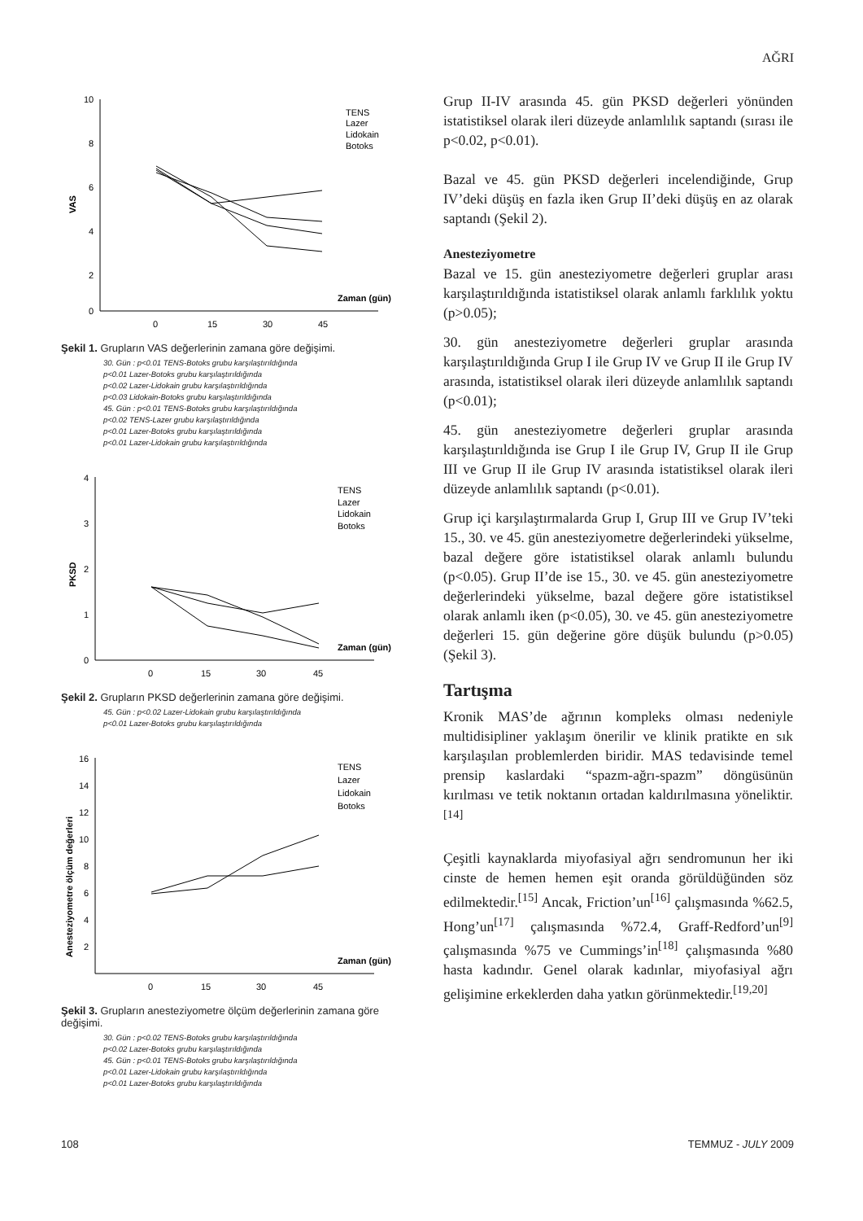AĞRI
VAS
10
8
6
4
2
0
0
15
30
45
Zaman (gün)
TENS
Lazer
Lidokain
Botoks
Şekil 1. Grupların VAS değerlerinin zamana göre değişimi.
30. Gün : p<0.01 TENS-Botoks grubu karşılaştırıldığında
p<0.01 Lazer-Botoks grubu karşılaştırıldığında
p<0.02 Lazer-Lidokain grubu karşılaştırıldığında
p<0.03 Lidokain-Botoks grubu karşılaştırıldığında
45. Gün : p<0.01 TENS-Botoks grubu karşılaştırıldığında
p<0.02 TENS-Lazer grubu karşılaştırıldığında
p<0.01 Lazer-Botoks grubu karşılaştırıldığında
p<0.01 Lazer-Lidokain grubu karşılaştırıldığında
PKSD
4
3
2
1
0
0
15
30
45
Zaman (gün)
TENS
Lazer
Lidokain
Botoks
Şekil 2. Grupların PKSD değerlerinin zamana göre değişimi.
45. Gün : p<0.02 Lazer-Lidokain grubu karşılaştırıldığında
p<0.01 Lazer-Botoks grubu karşılaştırıldığında
Anesteziyometre ölçüm değerleri
16
14
12
10
8
6
4
2
0
15
30
45
Zaman (gün)
TENS
Lazer
Lidokain
Botoks
Şekil 3. Grupların anesteziyometre ölçüm değerlerinin zamana göre değişimi.
30. Gün : p<0.02 TENS-Botoks grubu karşılaştırıldığında
p<0.02 Lazer-Botoks grubu karşılaştırıldığında
45. Gün : p<0.01 TENS-Botoks grubu karşılaştırıldığında
p<0.01 Lazer-Lidokain grubu karşılaştırıldığında
p<0.01 Lazer-Botoks grubu karşılaştırıldığında
Grup II-IV arasında 45. gün PKSD değerleri yönünden istatistiksel olarak ileri düzeyde anlamlılık saptandı (sırası ile p<0.02, p<0.01).
Bazal ve 45. gün PKSD değerleri incelendiğinde, Grup IV’deki düşüş en fazla iken Grup II’deki düşüş en az olarak saptandı (Şekil 2).
Anesteziyometre
Bazal ve 15. gün anesteziyometre değerleri gruplar arası karşılaştırıldığında istatistiksel olarak anlamlı farklılık yoktu (p>0.05);
30. gün anesteziyometre değerleri gruplar arasında karşılaştırıldığında Grup I ile Grup IV ve Grup II ile Grup IV arasında, istatistiksel olarak ileri düzeyde anlamlılık saptandı (p<0.01);
45. gün anesteziyometre değerleri gruplar arasında karşılaştırıldığında ise Grup I ile Grup IV, Grup II ile Grup III ve Grup II ile Grup IV arasında istatistiksel olarak ileri düzeyde anlamlılık saptandı (p<0.01).
Grup içi karşılaştırmalarda Grup I, Grup III ve Grup IV’teki 15., 30. ve 45. gün anesteziyometre değerlerindeki yükselme, bazal değere göre istatistiksel olarak anlamlı bulundu (p<0.05). Grup II’de ise 15., 30. ve 45. gün anesteziyometre değerlerindeki yükselme, bazal değere göre istatistiksel olarak anlamlı iken (p<0.05), 30. ve 45. gün anesteziyometre değerleri 15. gün değerine göre düşük bulundu (p>0.05) (Şekil 3).
Tartışma
Kronik MAS’de ağrının kompleks olması nedeniyle multidisipliner yaklaşım önerilir ve klinik pratikte en sık karşılaşılan problemlerden biridir. MAS tedavisinde temel prensip kaslardaki “spazm-ağrı-spazm” döngüsünün kırılması ve tetik noktanın ortadan kaldırılmasına yöneliktir.<sup>[14]</sup>
Çeşitli kaynaklarda miyofasiyal ağrı sendromunun her iki cinste de hemen hemen eşit oranda görüldüğünden söz edilmektedir.<sup>[15]</sup> Ancak, Friction’un<sup>[16]</sup> çalışmasında %62.5, Hong’un<sup>[17]</sup> çalışmasında %72.4, Graff-Redford’un<sup>[9]</sup> çalışmasında %75 ve Cummings’in<sup>[18]</sup> çalışmasında %80 hasta kadındır. Genel olarak kadınlar, miyofasiyal ağrı gelişimine erkeklerden daha yatkın görünmektedir.<sup>[19,20]</sup>
108 TEMMUZ - JULY 2009